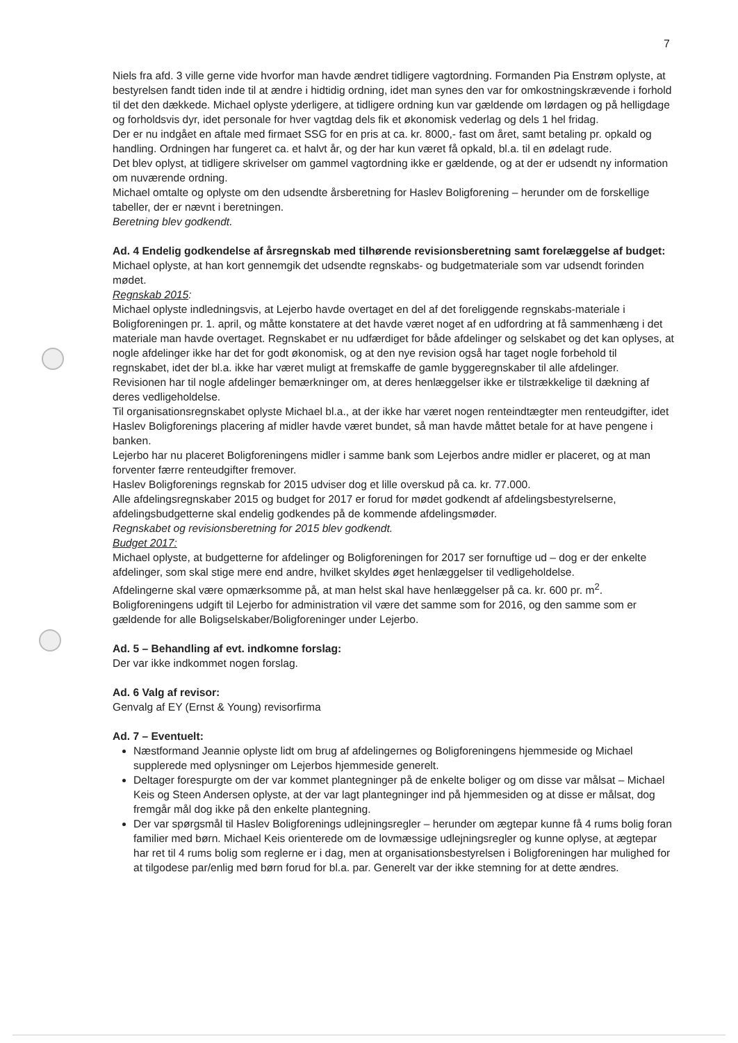7
Niels fra afd. 3 ville gerne vide hvorfor man havde ændret tidligere vagtordning. Formanden Pia Enstrøm oplyste, at bestyrelsen fandt tiden inde til at ændre i hidtidig ordning, idet man synes den var for omkostningskrævende i forhold til det den dækkede. Michael oplyste yderligere, at tidligere ordning kun var gældende om lørdagen og på helligdage og forholdsvis dyr, idet personale for hver vagtdag dels fik et økonomisk vederlag og dels 1 hel fridag.
Der er nu indgået en aftale med firmaet SSG for en pris at ca. kr. 8000,- fast om året, samt betaling pr. opkald og handling. Ordningen har fungeret ca. et halvt år, og der har kun været få opkald, bl.a. til en ødelagt rude.
Det blev oplyst, at tidligere skrivelser om gammel vagtordning ikke er gældende, og at der er udsendt ny information om nuværende ordning.
Michael omtalte og oplyste om den udsendte årsberetning for Haslev Boligforening – herunder om de forskellige tabeller, der er nævnt i beretningen.
Beretning blev godkendt.
Ad. 4 Endelig godkendelse af årsregnskab med tilhørende revisionsberetning samt forelæggelse af budget: Michael oplyste, at han kort gennemgik det udsendte regnskabs- og budgetmateriale som var udsendt forinden mødet.
Regnskab 2015:
Michael oplyste indledningsvis, at Lejerbo havde overtaget en del af det foreliggende regnskabs-materiale i Boligforeningen pr. 1. april, og måtte konstatere at det havde været noget af en udfordring at få sammenhæng i det materiale man havde overtaget. Regnskabet er nu udfærdiget for både afdelinger og selskabet og det kan oplyses, at nogle afdelinger ikke har det for godt økonomisk, og at den nye revision også har taget nogle forbehold til regnskabet, idet der bl.a. ikke har været muligt at fremskaffe de gamle byggeregnskaber til alle afdelinger.
Revisionen har til nogle afdelinger bemærkninger om, at deres henlæggelser ikke er tilstrækkelige til dækning af deres vedligeholdelse.
Til organisationsregnskabet oplyste Michael bl.a., at der ikke har været nogen renteindtægter men renteudgifter, idet Haslev Boligforenings placering af midler havde været bundet, så man havde måttet betale for at have pengene i banken.
Lejerbo har nu placeret Boligforeningens midler i samme bank som Lejerbos andre midler er placeret, og at man forventer færre renteudgifter fremover.
Haslev Boligforenings regnskab for 2015 udviser dog et lille overskud på ca. kr. 77.000.
Alle afdelingsregnskaber 2015 og budget for 2017 er forud for mødet godkendt af afdelingsbestyrelserne, afdelingsbudgetterne skal endelig godkendes på de kommende afdelingsmøder.
Regnskabet og revisionsberetning for 2015 blev godkendt.
Budget 2017:
Michael oplyste, at budgetterne for afdelinger og Boligforeningen for 2017 ser fornuftige ud – dog er der enkelte afdelinger, som skal stige mere end andre, hvilket skyldes øget henlæggelser til vedligeholdelse.
Afdelingerne skal være opmærksomme på, at man helst skal have henlæggelser på ca. kr. 600 pr. m<sup>2</sup>.
Boligforeningens udgift til Lejerbo for administration vil være det samme som for 2016, og den samme som er gældende for alle Boligselskaber/Boligforeninger under Lejerbo.
Ad. 5 – Behandling af evt. indkomne forslag:
Der var ikke indkommet nogen forslag.
Ad. 6 Valg af revisor:
Genvalg af EY (Ernst & Young) revisorfirma
Ad. 7 – Eventuelt:
Næstformand Jeannie oplyste lidt om brug af afdelingernes og Boligforeningens hjemmeside og Michael supplerede med oplysninger om Lejerbos hjemmeside generelt.
Deltager forespurgte om der var kommet plantegninger på de enkelte boliger og om disse var målsat – Michael Keis og Steen Andersen oplyste, at der var lagt plantegninger ind på hjemmesiden og at disse er målsat, dog fremgår mål dog ikke på den enkelte plantegning.
Der var spørgsmål til Haslev Boligforenings udlejningsregler – herunder om ægtepar kunne få 4 rums bolig foran familier med børn. Michael Keis orienterede om de lovmæssige udlejningsregler og kunne oplyse, at ægtepar har ret til 4 rums bolig som reglerne er i dag, men at organisationsbestyrelsen i Boligforeningen har mulighed for at tilgodese par/enlig med børn forud for bl.a. par. Generelt var der ikke stemning for at dette ændres.